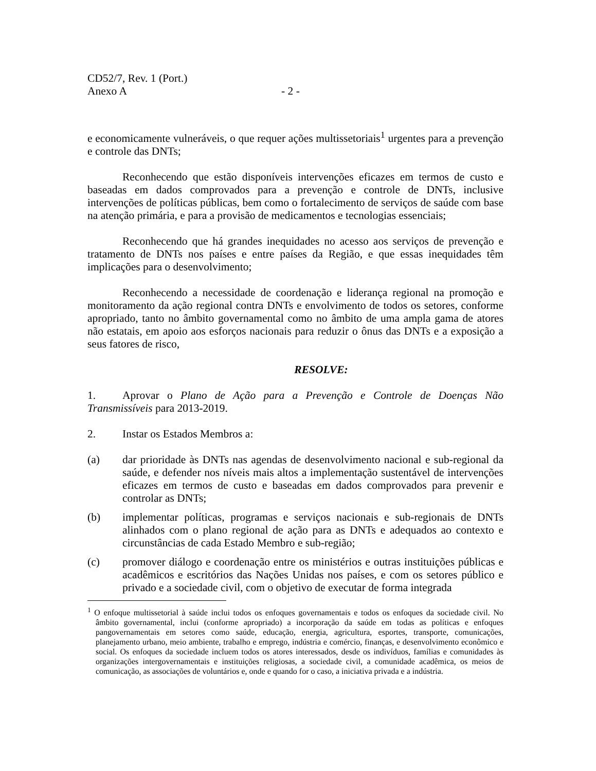CD52/7, Rev. 1 (Port.)
Anexo A - 2 -
e economicamente vulneráveis, o que requer ações multissetoriais<sup>1</sup> urgentes para a prevenção e controle das DNTs;
Reconhecendo que estão disponíveis intervenções eficazes em termos de custo e baseadas em dados comprovados para a prevenção e controle de DNTs, inclusive intervenções de políticas públicas, bem como o fortalecimento de serviços de saúde com base na atenção primária, e para a provisão de medicamentos e tecnologias essenciais;
Reconhecendo que há grandes inequidades no acesso aos serviços de prevenção e tratamento de DNTs nos países e entre países da Região, e que essas inequidades têm implicações para o desenvolvimento;
Reconhecendo a necessidade de coordenação e liderança regional na promoção e monitoramento da ação regional contra DNTs e envolvimento de todos os setores, conforme apropriado, tanto no âmbito governamental como no âmbito de uma ampla gama de atores não estatais, em apoio aos esforços nacionais para reduzir o ônus das DNTs e a exposição a seus fatores de risco,
RESOLVE:
1. Aprovar o Plano de Ação para a Prevenção e Controle de Doenças Não Transmissíveis para 2013-2019.
2. Instar os Estados Membros a:
(a) dar prioridade às DNTs nas agendas de desenvolvimento nacional e sub-regional da saúde, e defender nos níveis mais altos a implementação sustentável de intervenções eficazes em termos de custo e baseadas em dados comprovados para prevenir e controlar as DNTs;
(b) implementar políticas, programas e serviços nacionais e sub-regionais de DNTs alinhados com o plano regional de ação para as DNTs e adequados ao contexto e circunstâncias de cada Estado Membro e sub-região;
(c) promover diálogo e coordenação entre os ministérios e outras instituições públicas e acadêmicos e escritórios das Nações Unidas nos países, e com os setores público e privado e a sociedade civil, com o objetivo de executar de forma integrada
<sup>1</sup> O enfoque multissetorial à saúde inclui todos os enfoques governamentais e todos os enfoques da sociedade civil. No âmbito governamental, inclui (conforme apropriado) a incorporação da saúde em todas as políticas e enfoques pangovernamentais em setores como saúde, educação, energia, agricultura, esportes, transporte, comunicações, planejamento urbano, meio ambiente, trabalho e emprego, indústria e comércio, finanças, e desenvolvimento econômico e social. Os enfoques da sociedade incluem todos os atores interessados, desde os indivíduos, famílias e comunidades às organizações intergovernamentais e instituições religiosas, a sociedade civil, a comunidade acadêmica, os meios de comunicação, as associações de voluntários e, onde e quando for o caso, a iniciativa privada e a indústria.